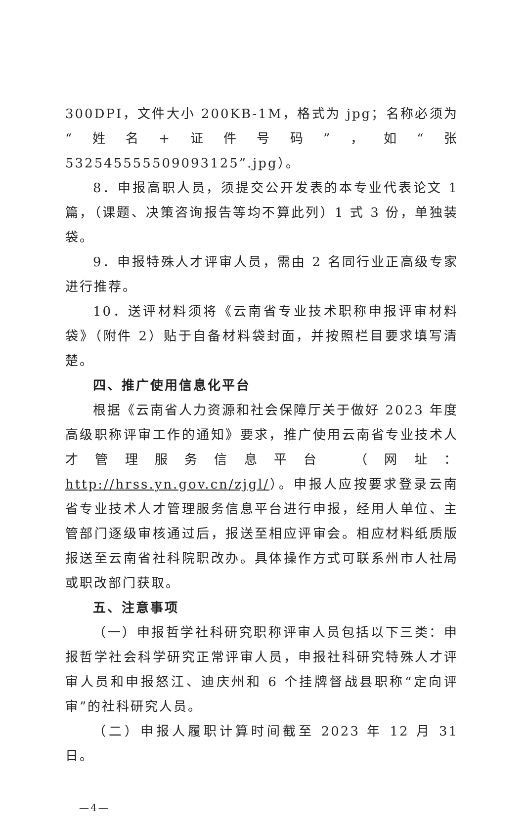300DPI，文件大小 200KB-1M，格式为 jpg；名称必须为“姓名+证件号码”，如“张 532545555509093125”.jpg）。
8．申报高职人员，须提交公开发表的本专业代表论文 1 篇，（课题、决策咨询报告等均不算此列）1 式 3 份，单独装袋。
9．申报特殊人才评审人员，需由 2 名同行业正高级专家进行推荐。
10．送评材料须将《云南省专业技术职称申报评审材料袋》（附件 2）贴于自备材料袋封面，并按照栏目要求填写清楚。
四、推广使用信息化平台
根据《云南省人力资源和社会保障厅关于做好 2023 年度高级职称评审工作的通知》要求，推广使用云南省专业技术人才管理服务信息平台 （网址：http://hrss.yn.gov.cn/zjgl/）。申报人应按要求登录云南省专业技术人才管理服务信息平台进行申报，经用人单位、主管部门逐级审核通过后，报送至相应评审会。相应材料纸质版报送至云南省社科院职改办。具体操作方式可联系州市人社局或职改部门获取。
五、注意事项
（一）申报哲学社科研究职称评审人员包括以下三类：申报哲学社会科学研究正常评审人员，申报社科研究特殊人才评审人员和申报怒江、迪庆州和 6 个挂牌督战县职称“定向评审”的社科研究人员。
（二）申报人履职计算时间截至 2023 年 12 月 31 日。
—4—